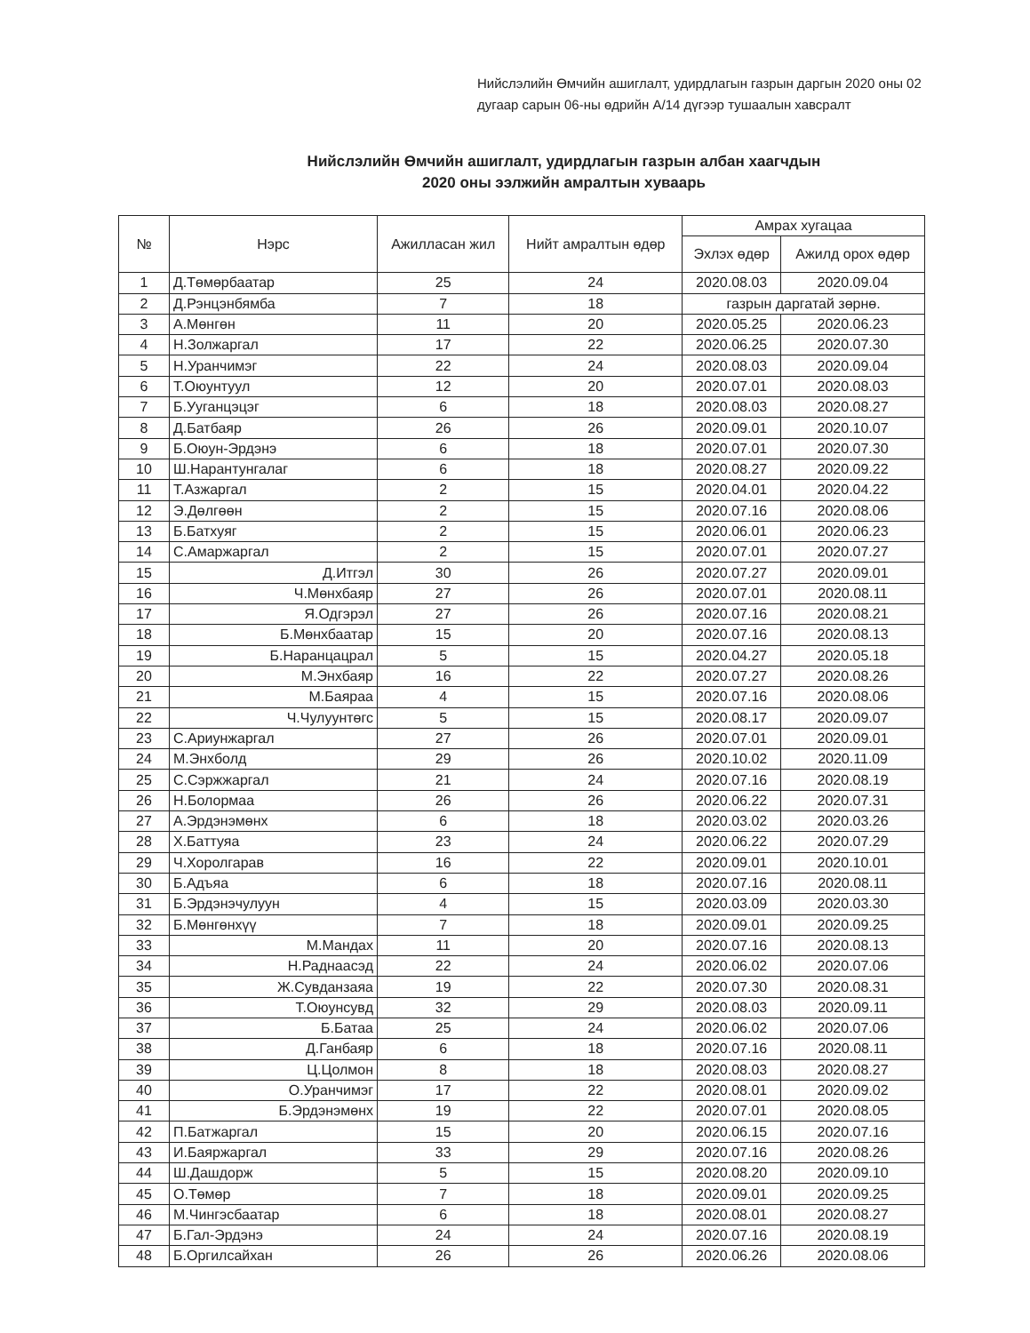Нийслэлийн Өмчийн ашиглалт, удирдлагын газрын даргын 2020 оны 02 дугаар сарын 06-ны өдрийн А/14 дүгээр тушаалын хавсралт
Нийслэлийн Өмчийн ашиглалт, удирдлагын газрын албан хаагчдын
2020 оны ээлжийн амралтын хуваарь
| № | Нэрс | Ажилласан жил | Нийт амралтын өдөр | Амрах хугацаа | |
| --- | --- | --- | --- | --- | --- |
| | | | | Эхлэх өдөр | Ажилд орох өдөр |
| 1 | Д.Төмөрбаатар | 25 | 24 | 2020.08.03 | 2020.09.04 |
| 2 | Д.Рэнцэнбямба | 7 | 18 | газрын даргатай зөрнө. | |
| 3 | А.Мөнгөн | 11 | 20 | 2020.05.25 | 2020.06.23 |
| 4 | Н.Золжаргал | 17 | 22 | 2020.06.25 | 2020.07.30 |
| 5 | Н.Уранчимэг | 22 | 24 | 2020.08.03 | 2020.09.04 |
| 6 | Т.Оюунтуул | 12 | 20 | 2020.07.01 | 2020.08.03 |
| 7 | Б.Ууганцэцэг | 6 | 18 | 2020.08.03 | 2020.08.27 |
| 8 | Д.Батбаяр | 26 | 26 | 2020.09.01 | 2020.10.07 |
| 9 | Б.Оюун-Эрдэнэ | 6 | 18 | 2020.07.01 | 2020.07.30 |
| 10 | Ш.Нарантунгалаг | 6 | 18 | 2020.08.27 | 2020.09.22 |
| 11 | Т.Азжаргал | 2 | 15 | 2020.04.01 | 2020.04.22 |
| 12 | Э.Дөлгөөн | 2 | 15 | 2020.07.16 | 2020.08.06 |
| 13 | Б.Батхуяг | 2 | 15 | 2020.06.01 | 2020.06.23 |
| 14 | С.Амаржаргал | 2 | 15 | 2020.07.01 | 2020.07.27 |
| 15 | Д.Итгэл | 30 | 26 | 2020.07.27 | 2020.09.01 |
| 16 | Ч.Мөнхбаяр | 27 | 26 | 2020.07.01 | 2020.08.11 |
| 17 | Я.Одгэрэл | 27 | 26 | 2020.07.16 | 2020.08.21 |
| 18 | Б.Мөнхбаатар | 15 | 20 | 2020.07.16 | 2020.08.13 |
| 19 | Б.Наранцацрал | 5 | 15 | 2020.04.27 | 2020.05.18 |
| 20 | М.Энхбаяр | 16 | 22 | 2020.07.27 | 2020.08.26 |
| 21 | М.Баяраа | 4 | 15 | 2020.07.16 | 2020.08.06 |
| 22 | Ч.Чулуунтөгс | 5 | 15 | 2020.08.17 | 2020.09.07 |
| 23 | С.Ариунжаргал | 27 | 26 | 2020.07.01 | 2020.09.01 |
| 24 | М.Энхболд | 29 | 26 | 2020.10.02 | 2020.11.09 |
| 25 | С.Сэржжаргал | 21 | 24 | 2020.07.16 | 2020.08.19 |
| 26 | Н.Болормаа | 26 | 26 | 2020.06.22 | 2020.07.31 |
| 27 | А.Эрдэнэмөнх | 6 | 18 | 2020.03.02 | 2020.03.26 |
| 28 | Х.Баттуяа | 23 | 24 | 2020.06.22 | 2020.07.29 |
| 29 | Ч.Хоролгарав | 16 | 22 | 2020.09.01 | 2020.10.01 |
| 30 | Б.Адъяа | 6 | 18 | 2020.07.16 | 2020.08.11 |
| 31 | Б.Эрдэнэчулуун | 4 | 15 | 2020.03.09 | 2020.03.30 |
| 32 | Б.Мөнгөнхүү | 7 | 18 | 2020.09.01 | 2020.09.25 |
| 33 | М.Мандах | 11 | 20 | 2020.07.16 | 2020.08.13 |
| 34 | Н.Раднаасэд | 22 | 24 | 2020.06.02 | 2020.07.06 |
| 35 | Ж.Сувданзаяа | 19 | 22 | 2020.07.30 | 2020.08.31 |
| 36 | Т.Оюунсувд | 32 | 29 | 2020.08.03 | 2020.09.11 |
| 37 | Б.Батаа | 25 | 24 | 2020.06.02 | 2020.07.06 |
| 38 | Д.Ганбаяр | 6 | 18 | 2020.07.16 | 2020.08.11 |
| 39 | Ц.Цолмон | 8 | 18 | 2020.08.03 | 2020.08.27 |
| 40 | О.Уранчимэг | 17 | 22 | 2020.08.01 | 2020.09.02 |
| 41 | Б.Эрдэнэмөнх | 19 | 22 | 2020.07.01 | 2020.08.05 |
| 42 | П.Батжаргал | 15 | 20 | 2020.06.15 | 2020.07.16 |
| 43 | И.Баяржаргал | 33 | 29 | 2020.07.16 | 2020.08.26 |
| 44 | Ш.Дашдорж | 5 | 15 | 2020.08.20 | 2020.09.10 |
| 45 | О.Төмөр | 7 | 18 | 2020.09.01 | 2020.09.25 |
| 46 | М.Чингэсбаатар | 6 | 18 | 2020.08.01 | 2020.08.27 |
| 47 | Б.Гал-Эрдэнэ | 24 | 24 | 2020.07.16 | 2020.08.19 |
| 48 | Б.Оргилсайхан | 26 | 26 | 2020.06.26 | 2020.08.06 |